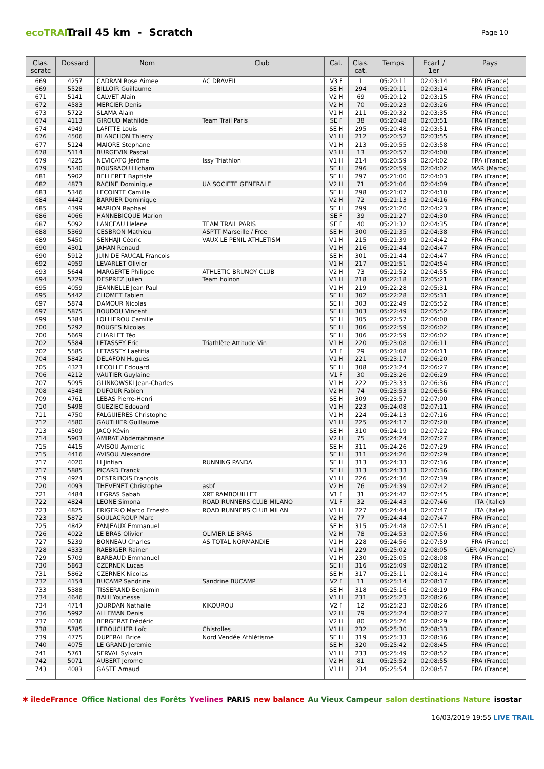ecoTRAIL
Trail 45 km - Scratch
Page 10
| Clas. scratc | Dossard | Nom | Club | Cat. | Clas. cat. | Temps | Ecart / 1er | Pays |
| --- | --- | --- | --- | --- | --- | --- | --- | --- |
| 669 | 4257 | CADRAN Rose Aimee | AC DRAVEIL | V3 F | 1 | 05:20:11 | 02:03:14 | FRA (France) |
| 669 | 5528 | BILLOIR Guillaume | | SE H | 294 | 05:20:11 | 02:03:14 | FRA (France) |
| 671 | 5141 | CALVET Alain | | V2 H | 69 | 05:20:12 | 02:03:15 | FRA (France) |
| 672 | 4583 | MERCIER Denis | | V2 H | 70 | 05:20:23 | 02:03:26 | FRA (France) |
| 673 | 5722 | SLAMA Alain | | V1 H | 211 | 05:20:32 | 02:03:35 | FRA (France) |
| 674 | 4113 | GIROUD Mathilde | Team Trail Paris | SE F | 38 | 05:20:48 | 02:03:51 | FRA (France) |
| 674 | 4949 | LAFITTE Louis | | SE H | 295 | 05:20:48 | 02:03:51 | FRA (France) |
| 676 | 4506 | BLANCHON Thierry | | V1 H | 212 | 05:20:52 | 02:03:55 | FRA (France) |
| 677 | 5124 | MAIORE Stephane | | V1 H | 213 | 05:20:55 | 02:03:58 | FRA (France) |
| 678 | 5114 | BURGEVIN Pascal | | V3 H | 13 | 05:20:57 | 02:04:00 | FRA (France) |
| 679 | 4225 | NEVICATO Jérôme | Issy Triathlon | V1 H | 214 | 05:20:59 | 02:04:02 | FRA (France) |
| 679 | 5140 | BOUSRAOU Hicham | | SE H | 296 | 05:20:59 | 02:04:02 | MAR (Maroc) |
| 681 | 5902 | BELLERET Baptiste | | SE H | 297 | 05:21:00 | 02:04:03 | FRA (France) |
| 682 | 4873 | RACINE Dominique | UA SOCIETE GENERALE | V2 H | 71 | 05:21:06 | 02:04:09 | FRA (France) |
| 683 | 5346 | LECOINTE Camille | | SE H | 298 | 05:21:07 | 02:04:10 | FRA (France) |
| 684 | 4442 | BARRIER Dominique | | V2 H | 72 | 05:21:13 | 02:04:16 | FRA (France) |
| 685 | 4399 | MARION Raphael | | SE H | 299 | 05:21:20 | 02:04:23 | FRA (France) |
| 686 | 4066 | HANNEBICQUE Marion | | SE F | 39 | 05:21:27 | 02:04:30 | FRA (France) |
| 687 | 5092 | LANCEAU Helene | TEAM TRAIL PARIS | SE F | 40 | 05:21:32 | 02:04:35 | FRA (France) |
| 688 | 5369 | CESBRON Mathieu | ASPTT Marseille / Free | SE H | 300 | 05:21:35 | 02:04:38 | FRA (France) |
| 689 | 5450 | SENHAJI Cédric | VAUX LE PENIL ATHLETISM | V1 H | 215 | 05:21:39 | 02:04:42 | FRA (France) |
| 690 | 4301 | JAHAN Renaud | | V1 H | 216 | 05:21:44 | 02:04:47 | FRA (France) |
| 690 | 5912 | JUIN DE FAUCAL Francois | | SE H | 301 | 05:21:44 | 02:04:47 | FRA (France) |
| 692 | 4959 | LEVARLET Olivier | | V1 H | 217 | 05:21:51 | 02:04:54 | FRA (France) |
| 693 | 5644 | MARGERTE Philippe | ATHLETIC BRUNOY CLUB | V2 H | 73 | 05:21:52 | 02:04:55 | FRA (France) |
| 694 | 5729 | DESPREZ Julien | Team holnon | V1 H | 218 | 05:22:18 | 02:05:21 | FRA (France) |
| 695 | 4059 | JEANNELLE Jean Paul | | V1 H | 219 | 05:22:28 | 02:05:31 | FRA (France) |
| 695 | 5442 | CHOMET Fabien | | SE H | 302 | 05:22:28 | 02:05:31 | FRA (France) |
| 697 | 5874 | DAMOUR Nicolas | | SE H | 303 | 05:22:49 | 02:05:52 | FRA (France) |
| 697 | 5875 | BOUDOU Vincent | | SE H | 303 | 05:22:49 | 02:05:52 | FRA (France) |
| 699 | 5384 | LOLLIEROU Camille | | SE H | 305 | 05:22:57 | 02:06:00 | FRA (France) |
| 700 | 5292 | BOUGES Nicolas | | SE H | 306 | 05:22:59 | 02:06:02 | FRA (France) |
| 700 | 5669 | CHARLET Téo | | SE H | 306 | 05:22:59 | 02:06:02 | FRA (France) |
| 702 | 5584 | LETASSEY Eric | Triathlète Attitude Vin | V1 H | 220 | 05:23:08 | 02:06:11 | FRA (France) |
| 702 | 5585 | LETASSEY Laetitia | | V1 F | 29 | 05:23:08 | 02:06:11 | FRA (France) |
| 704 | 5842 | DELAFON Hugues | | V1 H | 221 | 05:23:17 | 02:06:20 | FRA (France) |
| 705 | 4323 | LECOLLE Edouard | | SE H | 308 | 05:23:24 | 02:06:27 | FRA (France) |
| 706 | 4212 | VAUTIER Guylaine | | V1 F | 30 | 05:23:26 | 02:06:29 | FRA (France) |
| 707 | 5095 | GLINKOWSKI Jean-Charles | | V1 H | 222 | 05:23:33 | 02:06:36 | FRA (France) |
| 708 | 4348 | DUFOUR Fabien | | V2 H | 74 | 05:23:53 | 02:06:56 | FRA (France) |
| 709 | 4761 | LEBAS Pierre-Henri | | SE H | 309 | 05:23:57 | 02:07:00 | FRA (France) |
| 710 | 5498 | GUEZIEC Edouard | | V1 H | 223 | 05:24:08 | 02:07:11 | FRA (France) |
| 711 | 4750 | FALGUIERES Christophe | | V1 H | 224 | 05:24:13 | 02:07:16 | FRA (France) |
| 712 | 4580 | GAUTHIER Guillaume | | V1 H | 225 | 05:24:17 | 02:07:20 | FRA (France) |
| 713 | 4509 | JACQ Kévin | | SE H | 310 | 05:24:19 | 02:07:22 | FRA (France) |
| 714 | 5903 | AMIRAT Abderrahmane | | V2 H | 75 | 05:24:24 | 02:07:27 | FRA (France) |
| 715 | 4415 | AVISOU Aymeric | | SE H | 311 | 05:24:26 | 02:07:29 | FRA (France) |
| 715 | 4416 | AVISOU Alexandre | | SE H | 311 | 05:24:26 | 02:07:29 | FRA (France) |
| 717 | 4020 | LI Jintian | RUNNING PANDA | SE H | 313 | 05:24:33 | 02:07:36 | FRA (France) |
| 717 | 5885 | PICARD Franck | | SE H | 313 | 05:24:33 | 02:07:36 | FRA (France) |
| 719 | 4924 | DESTRIBOIS François | | V1 H | 226 | 05:24:36 | 02:07:39 | FRA (France) |
| 720 | 4093 | THEVENET Christophe | asbf | V2 H | 76 | 05:24:39 | 02:07:42 | FRA (France) |
| 721 | 4484 | LEGRAS Sabah | XRT RAMBOUILLET | V1 F | 31 | 05:24:42 | 02:07:45 | FRA (France) |
| 722 | 4824 | LEONE Simona | ROAD RUNNERS CLUB MILANO | V1 F | 32 | 05:24:43 | 02:07:46 | ITA (Italie) |
| 723 | 4825 | FRIGERIO Marco Ernesto | ROAD RUNNERS CLUB MILAN | V1 H | 227 | 05:24:44 | 02:07:47 | ITA (Italie) |
| 723 | 5872 | SOULACROUP Marc | | V2 H | 77 | 05:24:44 | 02:07:47 | FRA (France) |
| 725 | 4842 | FANJEAUX Emmanuel | | SE H | 315 | 05:24:48 | 02:07:51 | FRA (France) |
| 726 | 4022 | LE BRAS Olivier | OLIVIER LE BRAS | V2 H | 78 | 05:24:53 | 02:07:56 | FRA (France) |
| 727 | 5239 | BONNEAU Charles | AS TOTAL NORMANDIE | V1 H | 228 | 05:24:56 | 02:07:59 | FRA (France) |
| 728 | 4333 | RAEBIGER Rainer | | V1 H | 229 | 05:25:02 | 02:08:05 | GER (Allemagne) |
| 729 | 5709 | BARBAUD Emmanuel | | V1 H | 230 | 05:25:05 | 02:08:08 | FRA (France) |
| 730 | 5863 | CZERNEK Lucas | | SE H | 316 | 05:25:09 | 02:08:12 | FRA (France) |
| 731 | 5862 | CZERNEK Nicolas | | SE H | 317 | 05:25:11 | 02:08:14 | FRA (France) |
| 732 | 4154 | BUCAMP Sandrine | Sandrine BUCAMP | V2 F | 11 | 05:25:14 | 02:08:17 | FRA (France) |
| 733 | 5388 | TISSERAND Benjamin | | SE H | 318 | 05:25:16 | 02:08:19 | FRA (France) |
| 734 | 4646 | BAHI Younesse | | V1 H | 231 | 05:25:23 | 02:08:26 | FRA (France) |
| 734 | 4714 | JOURDAN Nathalie | KIKOUROU | V2 F | 12 | 05:25:23 | 02:08:26 | FRA (France) |
| 736 | 5992 | ALLEMAN Denis | | V2 H | 79 | 05:25:24 | 02:08:27 | FRA (France) |
| 737 | 4036 | BERGERAT Frédéric | | V2 H | 80 | 05:25:26 | 02:08:29 | FRA (France) |
| 738 | 5785 | LEBOUCHER Loïc | Chistolles | V1 H | 232 | 05:25:30 | 02:08:33 | FRA (France) |
| 739 | 4775 | DUPERAL Brice | Nord Vendée Athlétisme | SE H | 319 | 05:25:33 | 02:08:36 | FRA (France) |
| 740 | 4075 | LE GRAND Jeremie | | SE H | 320 | 05:25:42 | 02:08:45 | FRA (France) |
| 741 | 5761 | SERVAL Sylvain | | V1 H | 233 | 05:25:49 | 02:08:52 | FRA (France) |
| 742 | 5071 | AUBERT Jerome | | V2 H | 81 | 05:25:52 | 02:08:55 | FRA (France) |
| 743 | 4083 | GASTE Arnaud | | V1 H | 234 | 05:25:54 | 02:08:57 | FRA (France) |
✱ îledeFrance Office National des Forêts Yvelines PARIS new balance Au Vieux Campeur salon destinations Nature isostar
16/03/2019 19:55 LIVE TRAIL